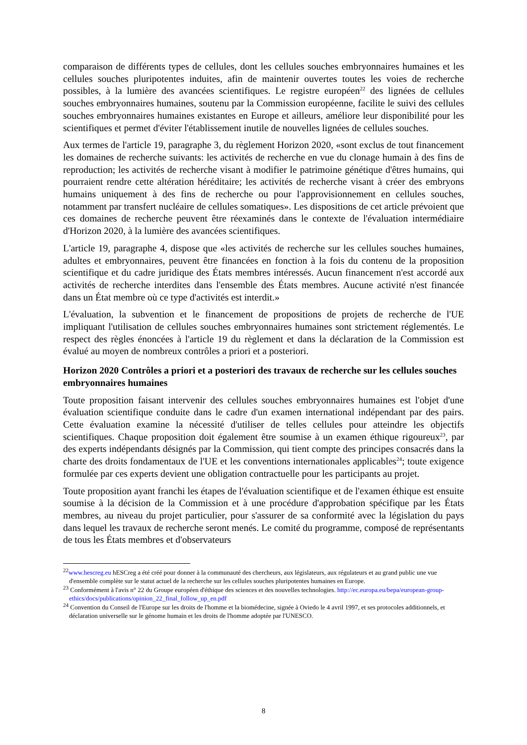comparaison de différents types de cellules, dont les cellules souches embryonnaires humaines et les cellules souches pluripotentes induites, afin de maintenir ouvertes toutes les voies de recherche possibles, à la lumière des avancées scientifiques. Le registre européen<sup>22</sup> des lignées de cellules souches embryonnaires humaines, soutenu par la Commission européenne, facilite le suivi des cellules souches embryonnaires humaines existantes en Europe et ailleurs, améliore leur disponibilité pour les scientifiques et permet d'éviter l'établissement inutile de nouvelles lignées de cellules souches.
Aux termes de l'article 19, paragraphe 3, du règlement Horizon 2020, «sont exclus de tout financement les domaines de recherche suivants: les activités de recherche en vue du clonage humain à des fins de reproduction; les activités de recherche visant à modifier le patrimoine génétique d'êtres humains, qui pourraient rendre cette altération héréditaire; les activités de recherche visant à créer des embryons humains uniquement à des fins de recherche ou pour l'approvisionnement en cellules souches, notamment par transfert nucléaire de cellules somatiques». Les dispositions de cet article prévoient que ces domaines de recherche peuvent être réexaminés dans le contexte de l'évaluation intermédiaire d'Horizon 2020, à la lumière des avancées scientifiques.
L'article 19, paragraphe 4, dispose que «les activités de recherche sur les cellules souches humaines, adultes et embryonnaires, peuvent être financées en fonction à la fois du contenu de la proposition scientifique et du cadre juridique des États membres intéressés. Aucun financement n'est accordé aux activités de recherche interdites dans l'ensemble des États membres. Aucune activité n'est financée dans un État membre où ce type d'activités est interdit.»
L'évaluation, la subvention et le financement de propositions de projets de recherche de l'UE impliquant l'utilisation de cellules souches embryonnaires humaines sont strictement réglementés. Le respect des règles énoncées à l'article 19 du règlement et dans la déclaration de la Commission est évalué au moyen de nombreux contrôles a priori et a posteriori.
Horizon 2020 Contrôles a priori et a posteriori des travaux de recherche sur les cellules souches embryonnaires humaines
Toute proposition faisant intervenir des cellules souches embryonnaires humaines est l'objet d'une évaluation scientifique conduite dans le cadre d'un examen international indépendant par des pairs. Cette évaluation examine la nécessité d'utiliser de telles cellules pour atteindre les objectifs scientifiques. Chaque proposition doit également être soumise à un examen éthique rigoureux<sup>23</sup>, par des experts indépendants désignés par la Commission, qui tient compte des principes consacrés dans la charte des droits fondamentaux de l'UE et les conventions internationales applicables<sup>24</sup>; toute exigence formulée par ces experts devient une obligation contractuelle pour les participants au projet.
Toute proposition ayant franchi les étapes de l'évaluation scientifique et de l'examen éthique est ensuite soumise à la décision de la Commission et à une procédure d'approbation spécifique par les États membres, au niveau du projet particulier, pour s'assurer de sa conformité avec la législation du pays dans lequel les travaux de recherche seront menés. Le comité du programme, composé de représentants de tous les États membres et d'observateurs
<sup>22</sup> www.hescreg.eu hESCreg a été créé pour donner à la communauté des chercheurs, aux législateurs, aux régulateurs et au grand public une vue d'ensemble complète sur le statut actuel de la recherche sur les cellules souches pluripotentes humaines en Europe.
<sup>23</sup> Conformément à l'avis n° 22 du Groupe européen d'éthique des sciences et des nouvelles technologies. http://ec.europa.eu/bepa/european-group-ethics/docs/publications/opinion_22_final_follow_up_en.pdf
<sup>24</sup> Convention du Conseil de l'Europe sur les droits de l'homme et la biomédecine, signée à Oviedo le 4 avril 1997, et ses protocoles additionnels, et déclaration universelle sur le génome humain et les droits de l'homme adoptée par l'UNESCO.
8